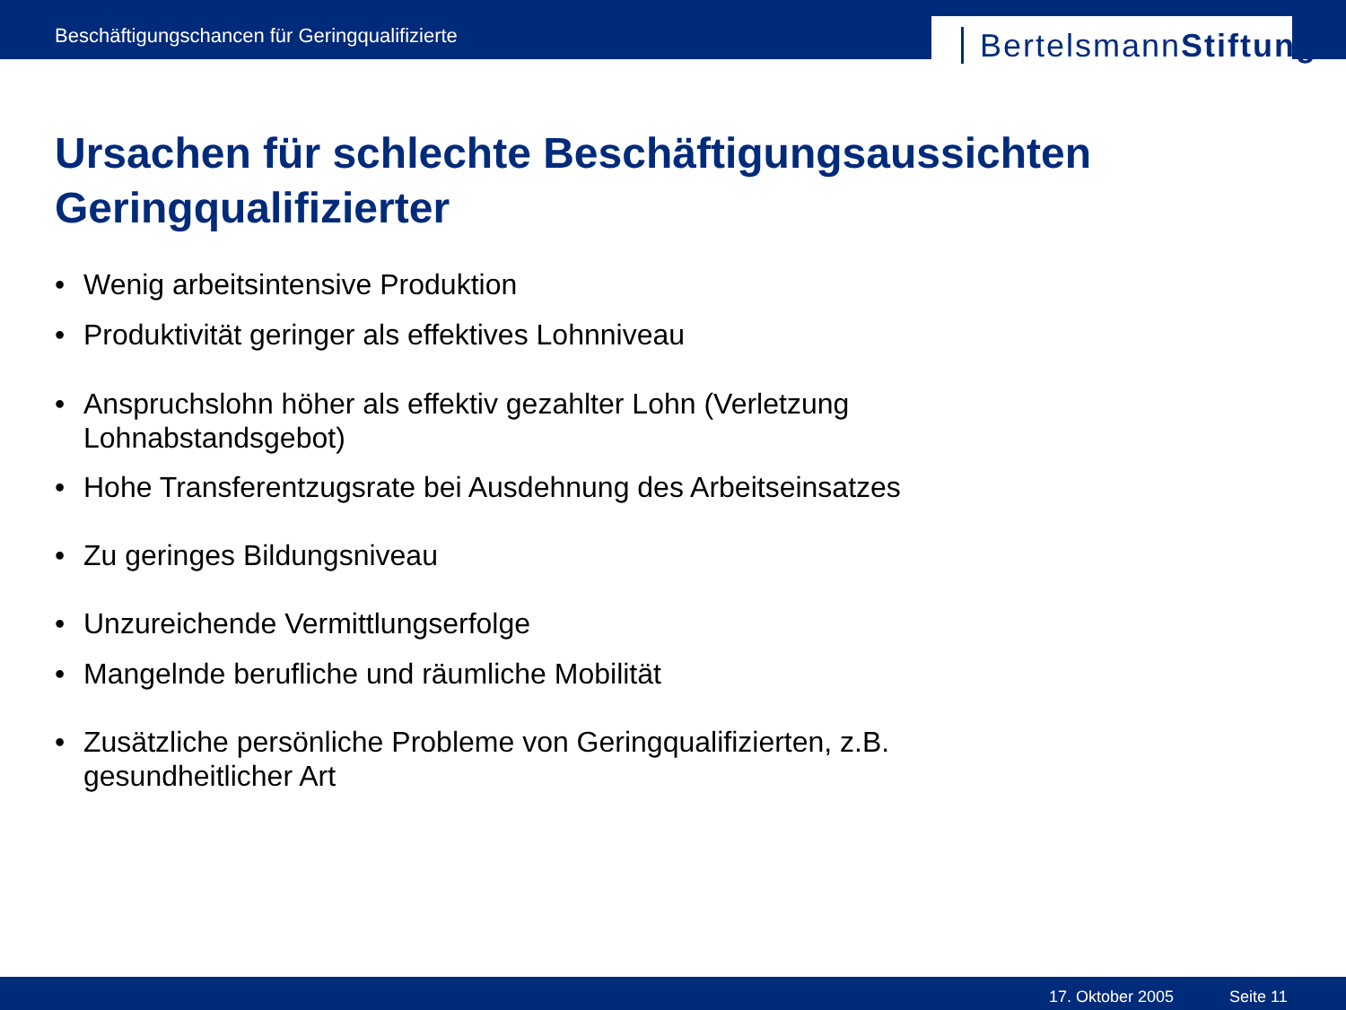Beschäftigungschancen für Geringqualifizierte
BertelsmannStiftung
Ursachen für schlechte Beschäftigungsaussichten
Geringqualifizierter
• Wenig arbeitsintensive Produktion
• Produktivität geringer als effektives Lohnniveau
• Anspruchslohn höher als effektiv gezahlter Lohn (Verletzung Lohnabstandsgebot)
• Hohe Transferentzugsrate bei Ausdehnung des Arbeitseinsatzes
• Zu geringes Bildungsniveau
• Unzureichende Vermittlungserfolge
• Mangelnde berufliche und räumliche Mobilität
• Zusätzliche persönliche Probleme von Geringqualifizierten, z.B. gesundheitlicher Art
17. Oktober 2005 Seite 11